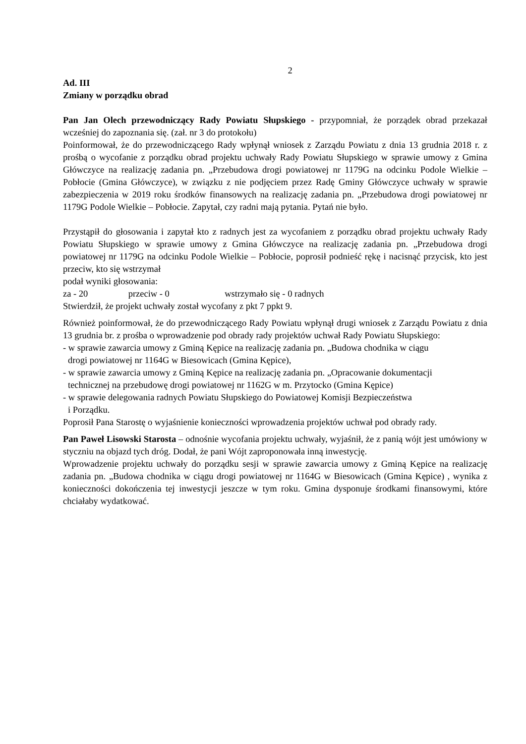2
Ad. III
Zmiany w porządku obrad
Pan Jan Olech przewodniczący Rady Powiatu Słupskiego - przypomniał, że porządek obrad przekazał wcześniej do zapoznania się. (zał. nr 3 do protokołu)
Poinformował, że do przewodniczącego Rady wpłynął wniosek z Zarządu Powiatu z dnia 13 grudnia 2018 r. z prośbą o wycofanie z porządku obrad projektu uchwały Rady Powiatu Słupskiego w sprawie umowy z Gmina Główczyce na realizację zadania pn. „Przebudowa drogi powiatowej nr 1179G na odcinku Podole Wielkie – Pobłocie (Gmina Główczyce), w związku z nie podjęciem przez Radę Gminy Główczyce uchwały w sprawie zabezpieczenia w 2019 roku środków finansowych na realizację zadania pn. „Przebudowa drogi powiatowej nr 1179G Podole Wielkie – Pobłocie. Zapytał, czy radni mają pytania. Pytań nie było.
Przystąpił do głosowania i zapytał kto z radnych jest za wycofaniem z porządku obrad projektu uchwały Rady Powiatu Słupskiego w sprawie umowy z Gmina Główczyce na realizację zadania pn. „Przebudowa drogi powiatowej nr 1179G na odcinku Podole Wielkie – Pobłocie, poprosił podnieść rękę i nacisnąć przycisk, kto jest przeciw, kto się wstrzymał
podał wyniki głosowania:
za - 20 przeciw - 0 wstrzymało się - 0 radnych
Stwierdził, że projekt uchwały został wycofany z pkt 7 ppkt 9.
Również poinformował, że do przewodniczącego Rady Powiatu wpłynął drugi wniosek z Zarządu Powiatu z dnia 13 grudnia br. z prośba o wprowadzenie pod obrady rady projektów uchwał Rady Powiatu Słupskiego:
- w sprawie zawarcia umowy z Gminą Kępice na realizację zadania pn. „Budowa chodnika w ciągu
drogi powiatowej nr 1164G w Biesowicach (Gmina Kępice),
- w sprawie zawarcia umowy z Gminą Kępice na realizację zadania pn. „Opracowanie dokumentacji
technicznej na przebudowę drogi powiatowej nr 1162G w m. Przytocko (Gmina Kępice)
- w sprawie delegowania radnych Powiatu Słupskiego do Powiatowej Komisji Bezpieczeństwa
i Porządku.
Poprosił Pana Starostę o wyjaśnienie konieczności wprowadzenia projektów uchwał pod obrady rady.
Pan Paweł Lisowski Starosta – odnośnie wycofania projektu uchwały, wyjaśnił, że z panią wójt jest umówiony w styczniu na objazd tych dróg. Dodał, że pani Wójt zaproponowała inną inwestycję.
Wprowadzenie projektu uchwały do porządku sesji w sprawie zawarcia umowy z Gminą Kępice na realizację zadania pn. „Budowa chodnika w ciągu drogi powiatowej nr 1164G w Biesowicach (Gmina Kępice) , wynika z konieczności dokończenia tej inwestycji jeszcze w tym roku. Gmina dysponuje środkami finansowymi, które chciałaby wydatkować.